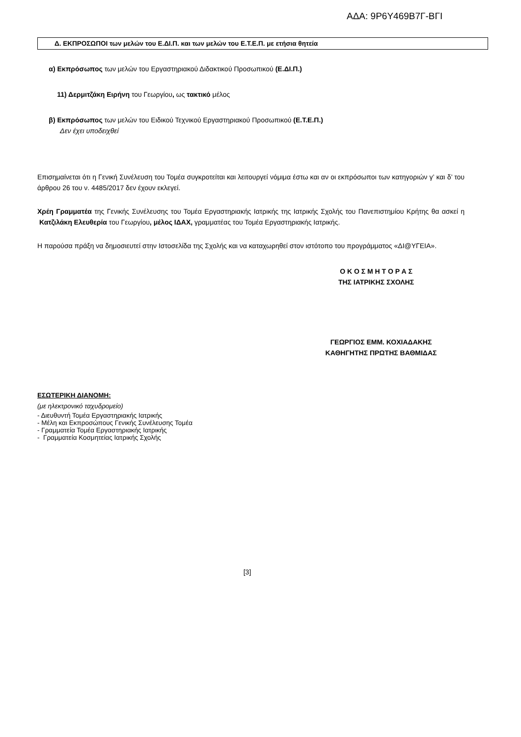ΑΔΑ: 9Ρ6Υ469Β7Γ-ΒΓΙ
Δ. ΕΚΠΡΟΣΩΠΟΙ των μελών του Ε.ΔΙ.Π. και των μελών του Ε.Τ.Ε.Π. με ετήσια θητεία
α) Εκπρόσωπος των μελών του Εργαστηριακού Διδακτικού Προσωπικού (Ε.ΔΙ.Π.)
11) Δερμιτζάκη Ειρήνη του Γεωργίου, ως τακτικό μέλος
β) Εκπρόσωπος των μελών του Ειδικού Τεχνικού Εργαστηριακού Προσωπικού (Ε.Τ.Ε.Π.)
Δεν έχει υποδειχθεί
Επισημαίνεται ότι η Γενική Συνέλευση του Τομέα συγκροτείται και λειτουργεί νόμιμα έστω και αν οι εκπρόσωποι των κατηγοριών γ’ και δ’ του άρθρου 26 του ν. 4485/2017 δεν έχουν εκλεγεί.
Χρέη Γραμματέα της Γενικής Συνέλευσης του Τομέα Εργαστηριακής Ιατρικής της Ιατρικής Σχολής του Πανεπιστημίου Κρήτης θα ασκεί η Κατζιλάκη Ελευθερία του Γεωργίου, μέλος ΙΔΑΧ, γραμματέας του Τομέα Εργαστηριακής Ιατρικής.
Η παρούσα πράξη να δημοσιευτεί στην Ιστοσελίδα της Σχολής και να καταχωρηθεί στον ιστότοπο του προγράμματος «ΔΙ@ΥΓΕΙΑ».
Ο Κ Ο Σ Μ Η Τ Ο Ρ Α Σ
ΤΗΣ ΙΑΤΡΙΚΗΣ ΣΧΟΛΗΣ
ΓΕΩΡΓΙΟΣ ΕΜΜ. ΚΟΧΙΑΔΑΚΗΣ
ΚΑΘΗΓΗΤΗΣ ΠΡΩΤΗΣ ΒΑΘΜΙΔΑΣ
ΕΣΩΤΕΡΙΚΗ ΔΙΑΝΟΜΗ:
(με ηλεκτρονικό ταχυδρομείο)
- Διευθυντή Τομέα Εργαστηριακής Ιατρικής
- Μέλη και Εκπροσώπους Γενικής Συνέλευσης Τομέα
- Γραμματεία Τομέα Εργαστηριακής Ιατρικής
- Γραμματεία Κοσμητείας Ιατρικής Σχολής
[3]